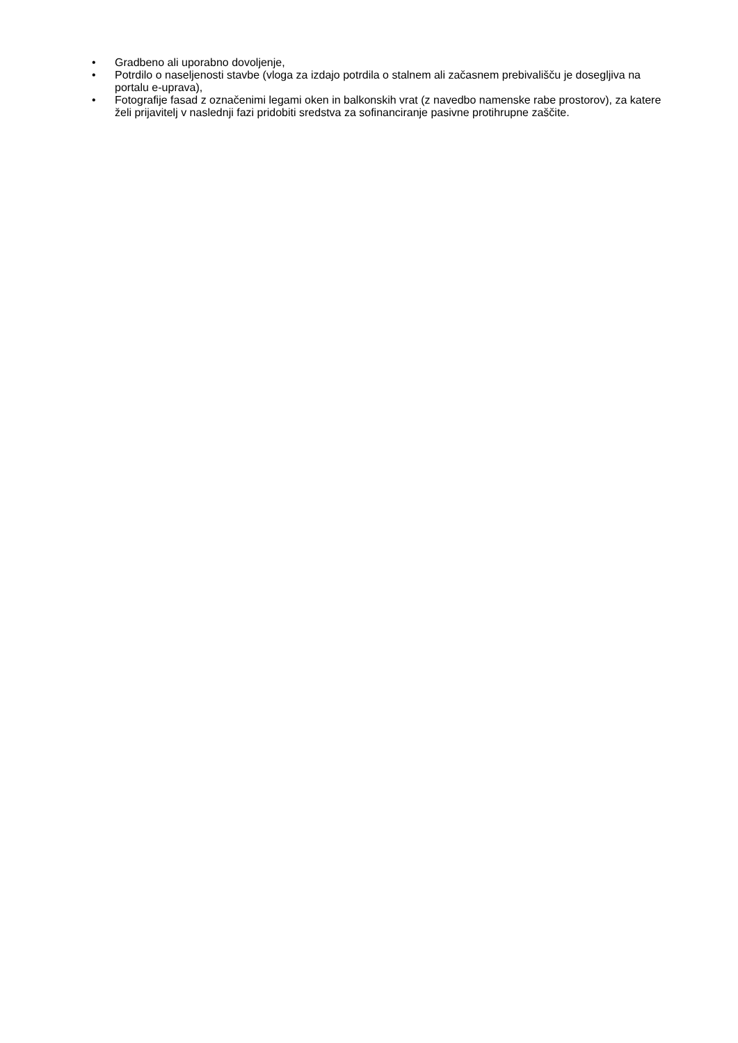• Gradbeno ali uporabno dovoljenje,
• Potrdilo o naseljenosti stavbe (vloga za izdajo potrdila o stalnem ali začasnem prebivališču je dosegljiva na portalu e-uprava),
• Fotografije fasad z označenimi legami oken in balkonskih vrat (z navedbo namenske rabe prostorov), za katere želi prijavitelj v naslednji fazi pridobiti sredstva za sofinanciranje pasivne protihrupne zaščite.